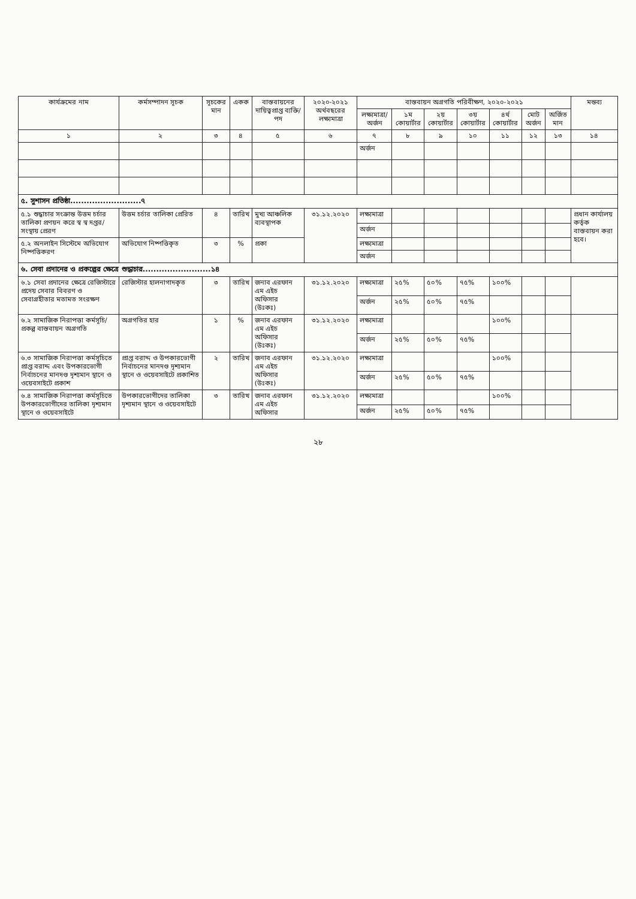| কার্যক্রমের নাম | কর্মসম্পাদন সূচক | সূচকের মান | একক | বাস্তবায়নের দায়িত্বপ্রাপ্ত ব্যক্তি/পদ | ২০২০-২০২১ অর্থবছরের লক্ষ্যমাত্রা | বাস্তবায়ন অগ্রগতি পরিবীক্ষণ, ২০২০-২০২১ | | | | | | | মন্তব্য |
| --- | --- | --- | --- | --- | --- | --- | --- | --- | --- | --- | --- | --- | --- |
| | | | | | | লক্ষ্যমাত্রা/ অর্জন | ১ম কোয়ার্টার | ২য় কোয়ার্টার | ৩য় কোয়ার্টার | ৪র্থ কোয়ার্টার | মোট অর্জন | অর্জিত মান | |
| ১ | ২ | ৩ | ৪ | ৫ | ৬ | ৭ | ৮ | ৯ | ১০ | ১১ | ১২ | ১৩ | ১৪ |
| | | | | | | অর্জন | | | | | | | |
| ৫. সুশাসন প্রতিষ্ঠা..........................৭ | | | | | | | | | | | | | |
| ৫.১ শুদ্ধাচার সংক্রান্ত উত্তম চর্চার তালিকা প্রণয়ন করে স্ব স্ব দপ্তর/সংস্থায় প্রেরণ | উত্তম চর্চার তালিকা প্রেরিত | ৪ | তারিখ | মুখ্য আঞ্চলিক ব্যবস্থাপক | ৩১.১২.২০২০ | লক্ষ্যমাত্রা | | | | | | | প্রধান কার্যালয় কর্তৃক বাস্তবায়ন করা হবে। |
| | | | | | | অর্জন | | | | | | | |
| ৫.২ অনলাইন সিস্টেমে অভিযোগ নিষ্পত্তিকরণ | অভিযোগ নিষ্পত্তিকৃত | ৩ | % | প্রকা | | লক্ষ্যমাত্রা | | | | | | | |
| | | | | | | অর্জন | | | | | | | |
| ৬. সেবা প্রদানের ও প্রকল্পের ক্ষেত্রে শুদ্ধাচার.........................১৪ | | | | | | | | | | | | | |
| ৬.১ সেবা প্রদানের ক্ষেত্রে রেজিস্টারে প্রদেয় সেবার বিবরণ ও সেবাগ্রহীতার মতামত সংরক্ষণ | রেজিস্টার হালনাগাদকৃত | ৩ | তারিখ | জনাব এরফান এম এইচ অফিসার (উঃকঃ) | ৩১.১২.২০২০ | লক্ষ্যমাত্রা | ২৫% | ৫০% | ৭৫% | ১০০% | | | |
| | | | | | | অর্জন | ২৫% | ৫০% | ৭৫% | | | | |
| ৬.২ সামাজিক নিরাপত্তা কর্মসূচি/ প্রকল্প বাস্তবায়ন অগ্রগতি | অগ্রগতির হার | ১ | % | জনাব এরফান এম এইচ অফিসার (উঃকঃ) | ৩১.১২.২০২০ | লক্ষ্যমাত্রা | | | | ১০০% | | | |
| | | | | | | অর্জন | ২৫% | ৫০% | ৭৫% | | | | |
| ৬.৩ সামাজিক নিরাপত্তা কর্মসূচিতে প্রাপ্ত বরাদ্দ এবং উপকারভোগী নির্বাচনের মানদণ্ড দৃশ্যমান স্থানে ও ওয়েবসাইটে প্রকাশ | প্রাপ্ত বরাদ্দ ও উপকারভোগী নির্বাচনের মানদণ্ড দৃশ্যমান স্থানে ও ওয়েবসাইটে প্রকাশিত | ২ | তারিখ | জনাব এরফান এম এইচ অফিসার (উঃকঃ) | ৩১.১২.২০২০ | লক্ষ্যমাত্রা | | | | ১০০% | | | |
| | | | | | | অর্জন | ২৫% | ৫০% | ৭৫% | | | | |
| ৬.৪ সামাজিক নিরাপত্তা কর্মসূচিতে উপকারভোগীদের তালিকা দৃশ্যমান স্থানে ও ওয়েবসাইটে | উপকারভোগীদের তালিকা দৃশ্যমান স্থানে ও ওয়েবসাইটে | ৩ | তারিখ | জনাব এরফান এম এইচ অফিসার | ৩১.১২.২০২০ | লক্ষ্যমাত্রা | | | | ১০০% | | | |
| | | | | | | অর্জন | ২৫% | ৫০% | ৭৫% | | | | |
২৮